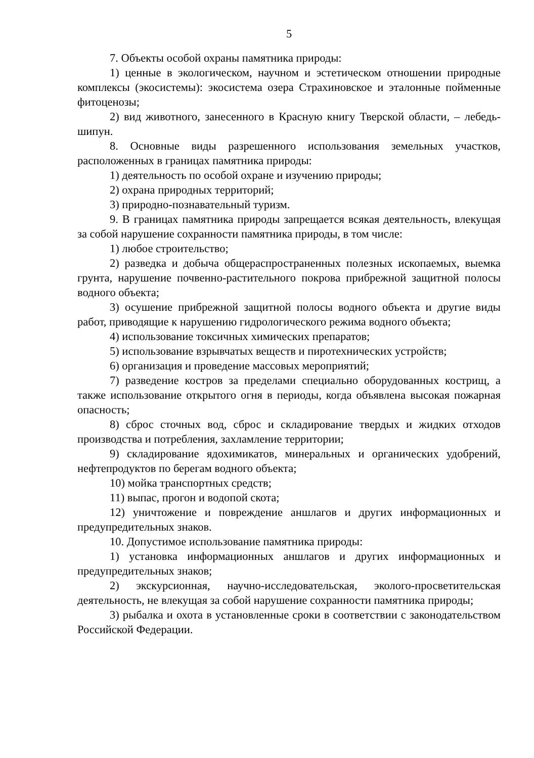5
7. Объекты особой охраны памятника природы:
1) ценные в экологическом, научном и эстетическом отношении природные комплексы (экосистемы): экосистема озера Страхиновское и эталонные пойменные фитоценозы;
2) вид животного, занесенного в Красную книгу Тверской области, – лебедь-шипун.
8. Основные виды разрешенного использования земельных участков, расположенных в границах памятника природы:
1) деятельность по особой охране и изучению природы;
2) охрана природных территорий;
3) природно-познавательный туризм.
9. В границах памятника природы запрещается всякая деятельность, влекущая за собой нарушение сохранности памятника природы, в том числе:
1) любое строительство;
2) разведка и добыча общераспространенных полезных ископаемых, выемка грунта, нарушение почвенно-растительного покрова прибрежной защитной полосы водного объекта;
3) осушение прибрежной защитной полосы водного объекта и другие виды работ, приводящие к нарушению гидрологического режима водного объекта;
4) использование токсичных химических препаратов;
5) использование взрывчатых веществ и пиротехнических устройств;
6) организация и проведение массовых мероприятий;
7) разведение костров за пределами специально оборудованных кострищ, а также использование открытого огня в периоды, когда объявлена высокая пожарная опасность;
8) сброс сточных вод, сброс и складирование твердых и жидких отходов производства и потребления, захламление территории;
9) складирование ядохимикатов, минеральных и органических удобрений, нефтепродуктов по берегам водного объекта;
10) мойка транспортных средств;
11) выпас, прогон и водопой скота;
12) уничтожение и повреждение аншлагов и других информационных и предупредительных знаков.
10. Допустимое использование памятника природы:
1) установка информационных аншлагов и других информационных и предупредительных знаков;
2) экскурсионная, научно-исследовательская, эколого-просветительская деятельность, не влекущая за собой нарушение сохранности памятника природы;
3) рыбалка и охота в установленные сроки в соответствии с законодательством Российской Федерации.